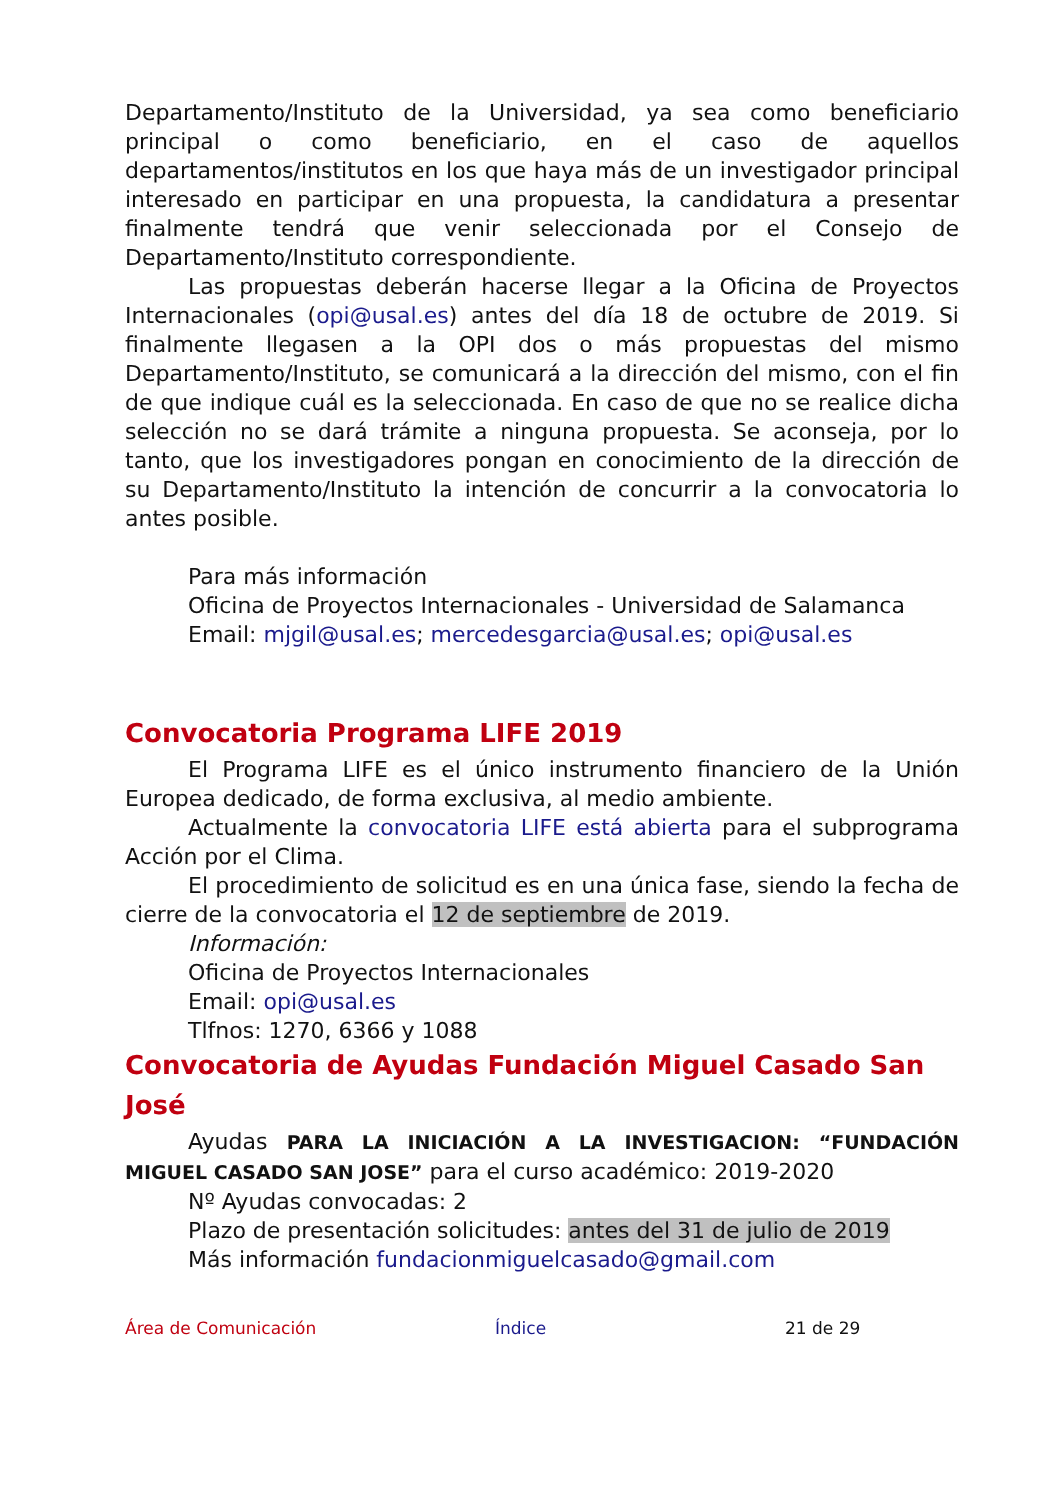Departamento/Instituto de la Universidad, ya sea como beneficiario principal o como beneficiario, en el caso de aquellos departamentos/institutos en los que haya más de un investigador principal interesado en participar en una propuesta, la candidatura a presentar finalmente tendrá que venir seleccionada por el Consejo de Departamento/Instituto correspondiente.
Las propuestas deberán hacerse llegar a la Oficina de Proyectos Internacionales (opi@usal.es) antes del día 18 de octubre de 2019. Si finalmente llegasen a la OPI dos o más propuestas del mismo Departamento/Instituto, se comunicará a la dirección del mismo, con el fin de que indique cuál es la seleccionada. En caso de que no se realice dicha selección no se dará trámite a ninguna propuesta. Se aconseja, por lo tanto, que los investigadores pongan en conocimiento de la dirección de su Departamento/Instituto la intención de concurrir a la convocatoria lo antes posible.
Para más información
Oficina de Proyectos Internacionales - Universidad de Salamanca
Email: mjgil@usal.es; mercedesgarcia@usal.es; opi@usal.es
Convocatoria Programa LIFE 2019
El Programa LIFE es el único instrumento financiero de la Unión Europea dedicado, de forma exclusiva, al medio ambiente.
Actualmente la convocatoria LIFE está abierta para el subprograma Acción por el Clima.
El procedimiento de solicitud es en una única fase, siendo la fecha de cierre de la convocatoria el 12 de septiembre de 2019.
Información:
Oficina de Proyectos Internacionales
Email: opi@usal.es
Tlfnos: 1270, 6366 y 1088
Convocatoria de Ayudas Fundación Miguel Casado San José
Ayudas PARA LA INICIACIÓN A LA INVESTIGACION: “FUNDACIÓN MIGUEL CASADO SAN JOSE” para el curso académico: 2019-2020
Nº Ayudas convocadas: 2
Plazo de presentación solicitudes: antes del 31 de julio de 2019
Más información fundacionmiguelcasado@gmail.com
Área de Comunicación Índice 21 de 29